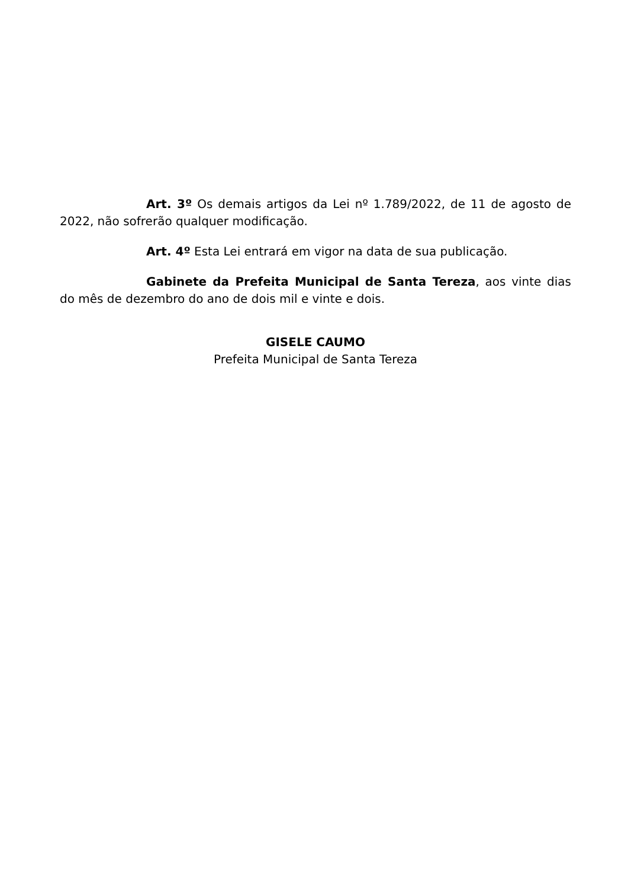Art. 3º Os demais artigos da Lei nº 1.789/2022, de 11 de agosto de 2022, não sofrerão qualquer modificação.
Art. 4º Esta Lei entrará em vigor na data de sua publicação.
Gabinete da Prefeita Municipal de Santa Tereza, aos vinte dias do mês de dezembro do ano de dois mil e vinte e dois.
GISELE CAUMO
Prefeita Municipal de Santa Tereza